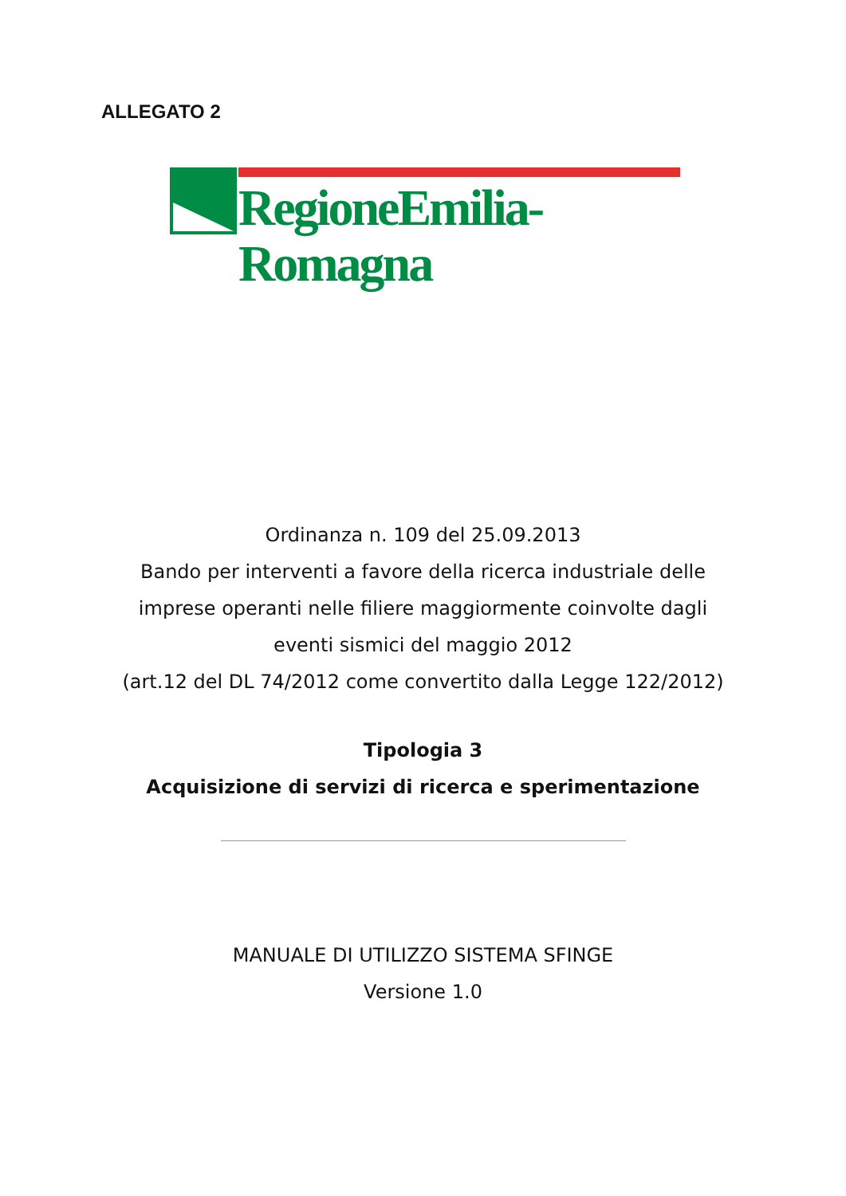ALLEGATO 2
RegioneEmilia-Romagna
Ordinanza n. 109 del 25.09.2013
Bando per interventi a favore della ricerca industriale delle
imprese operanti nelle filiere maggiormente coinvolte dagli
eventi sismici del maggio 2012
(art.12 del DL 74/2012 come convertito dalla Legge 122/2012)
Tipologia 3
Acquisizione di servizi di ricerca e sperimentazione
MANUALE DI UTILIZZO SISTEMA SFINGE
Versione 1.0